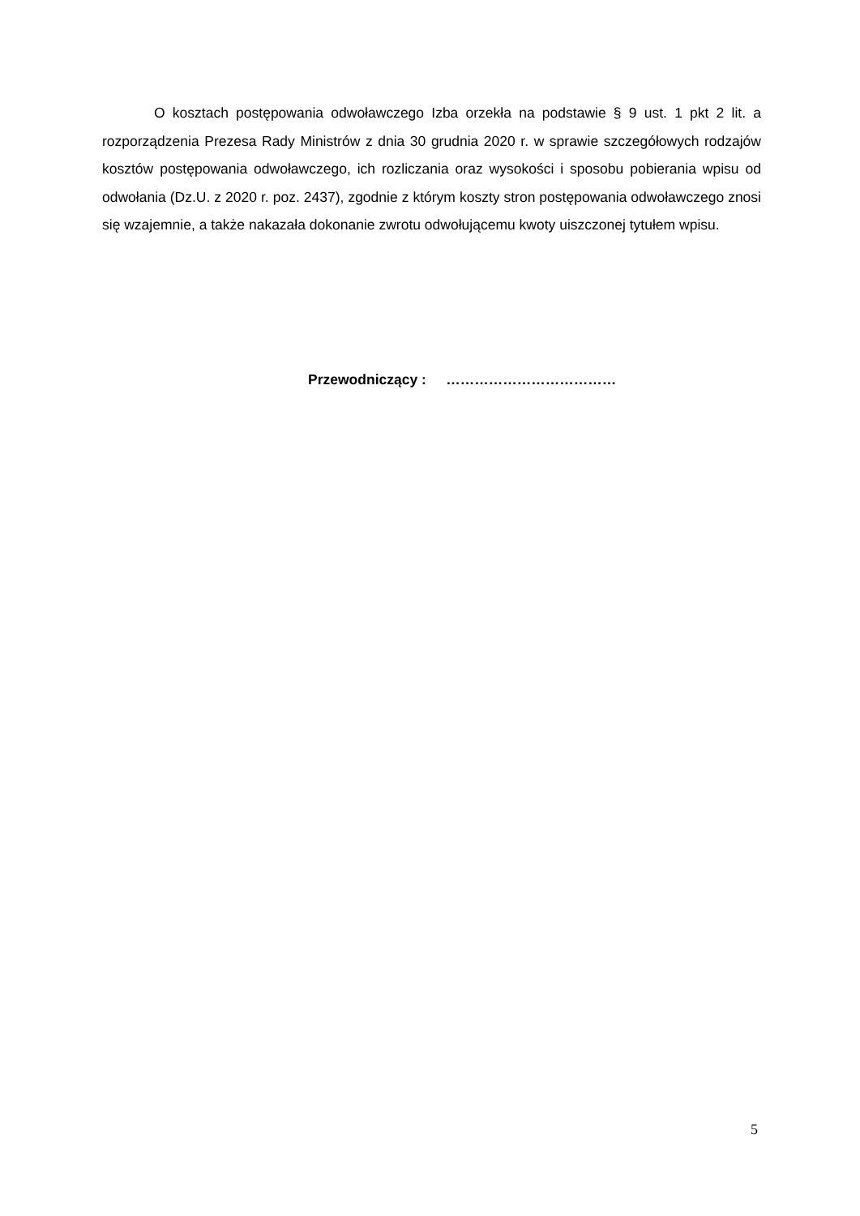O kosztach postępowania odwoławczego Izba orzekła na podstawie § 9 ust. 1 pkt 2 lit. a rozporządzenia Prezesa Rady Ministrów z dnia 30 grudnia 2020 r. w sprawie szczegółowych rodzajów kosztów postępowania odwoławczego, ich rozliczania oraz wysokości i sposobu pobierania wpisu od odwołania (Dz.U. z 2020 r. poz. 2437), zgodnie z którym koszty stron postępowania odwoławczego znosi się wzajemnie, a także nakazała dokonanie zwrotu odwołującemu kwoty uiszczonej tytułem wpisu.
Przewodniczący : ………………………………
5